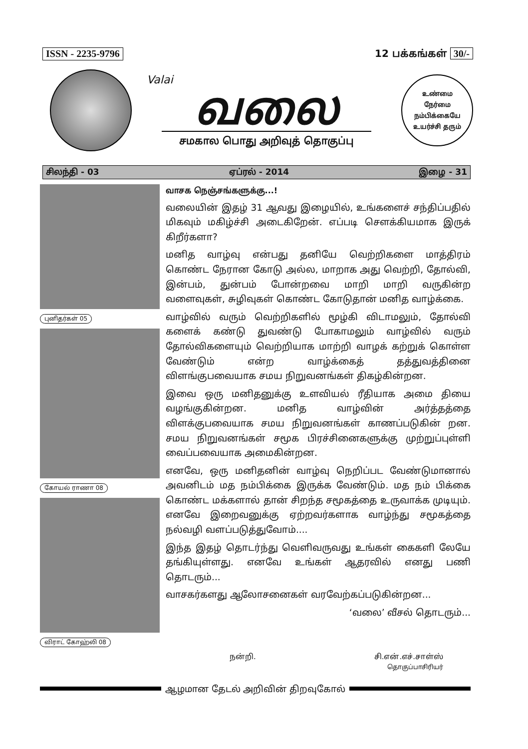ISSN - 2235-9796 12 பக்கங்கள் 30/-
Valai
வலை
சமகால பொது அறிவுத் தொகுப்பு
உண்மை
நேர்மை
நம்பிக்கையே
உயர்ச்சி தரும்
சிலந்தி - 03 ஏப்ரல் - 2014 இழை - 31
புனிதர்கள் 05 கோயல் ராணா 08 விராட் கோஹ்லி 08
வாசக நெஞ்சங்களுக்கு...!
வலையின் இதழ் 31 ஆவது இழையில், உங்களைச் சந்திப்பதில் மிகவும் மகிழ்ச்சி அடைகிறேன். எப்படி சௌக்கியமாக இருக் கிறீர்களா?
மனித வாழ்வு என்பது தனியே வெற்றிகளை மாத்திரம் கொண்ட நேரான கோடு அல்ல, மாறாக அது வெற்றி, தோல்வி, இன்பம், துன்பம் போன்றவை மாறி மாறி வருகின்ற வளைவுகள், சுழிவுகள் கொண்ட கோடுதான் மனித வாழ்க்கை.
வாழ்வில் வரும் வெற்றிகளில் மூழ்கி விடாமலும், தோல்வி களைக் கண்டு துவண்டு போகாமலும் வாழ்வில் வரும் தோல்விகளையும் வெற்றியாக மாற்றி வாழக் கற்றுக் கொள்ள வேண்டும் என்ற வாழ்க்கைத் தத்துவத்தினை விளங்குபவையாக சமய நிறுவனங்கள் திகழ்கின்றன.
இவை ஒரு மனிதனுக்கு உளவியல் ரீதியாக அமை தியை வழங்குகின்றன. மனித வாழ்வின் அர்த்தத்தை விளக்குபவையாக சமய நிறுவனங்கள் காணப்படுகின் றன. சமய நிறுவனங்கள் சமூக பிரச்சினைகளுக்கு முற்றுப்புள்ளி வைப்பவையாக அமைகின்றன.
எனவே, ஒரு மனிதனின் வாழ்வு நெறிப்பட வேண்டுமானால் அவனிடம் மத நம்பிக்கை இருக்க வேண்டும். மத நம் பிக்கை கொண்ட மக்களால் தான் சிறந்த சமூகத்தை உருவாக்க முடியும். எனவே இறைவனுக்கு ஏற்றவர்களாக வாழ்ந்து சமூகத்தை நல்வழி வளப்படுத்துவோம்....
இந்த இதழ் தொடர்ந்து வெளிவருவது உங்கள் கைகளி லேயே தங்கியுள்ளது. எனவே உங்கள் ஆதரவில் எனது பணி தொடரும்...
வாசகர்களது ஆலோசனைகள் வரவேற்கப்படுகின்றன...
‘வலை’ வீசல் தொடரும்...
நன்றி. சி.என்.எச்.சாள்ஸ்
தொகுப்பாசிரியர்
ஆழமான தேடல் அறிவின் திறவுகோல்